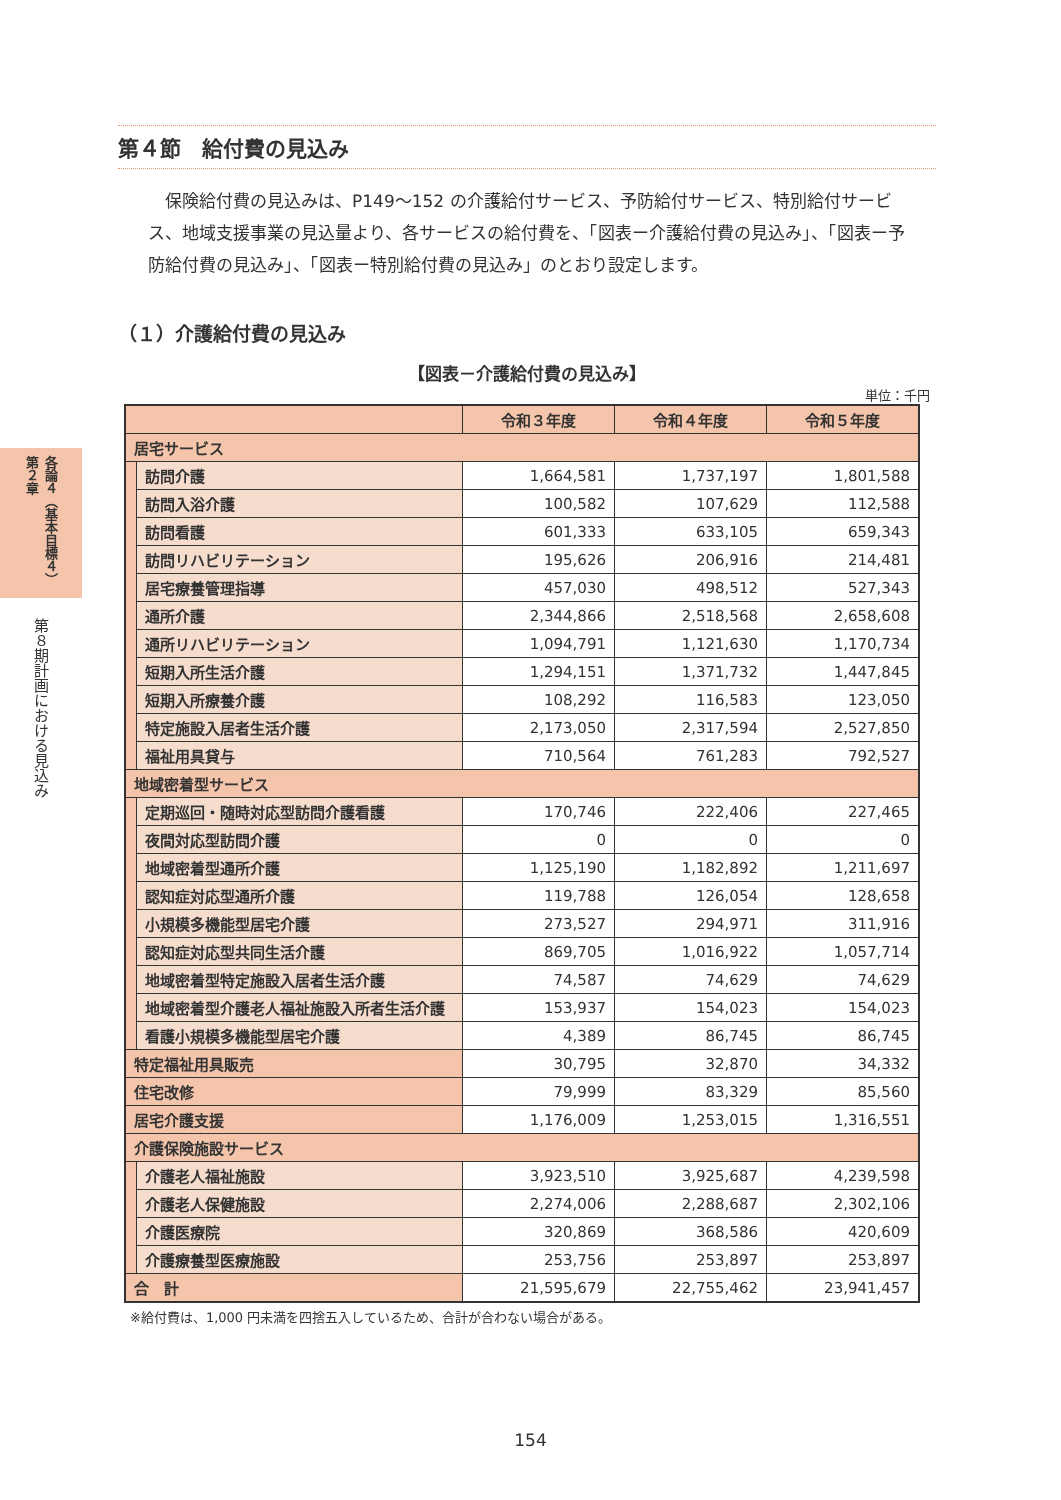各論４（基本目標４）第２章
第８期計画における見込み
第４節　給付費の見込み
保険給付費の見込みは、P149～152 の介護給付サービス、予防給付サービス、特別給付サービス、地域支援事業の見込量より、各サービスの給付費を、「図表ー介護給付費の見込み」、「図表ー予防給付費の見込み」、「図表ー特別給付費の見込み」のとおり設定します。
（１）介護給付費の見込み
【図表－介護給付費の見込み】
単位：千円
| | | 令和３年度 | 令和４年度 | 令和５年度 |
| --- | --- | --- | --- | --- |
| 居宅サービス | | | | |
| | 訪問介護 | 1,664,581 | 1,737,197 | 1,801,588 |
| | 訪問入浴介護 | 100,582 | 107,629 | 112,588 |
| | 訪問看護 | 601,333 | 633,105 | 659,343 |
| | 訪問リハビリテーション | 195,626 | 206,916 | 214,481 |
| | 居宅療養管理指導 | 457,030 | 498,512 | 527,343 |
| | 通所介護 | 2,344,866 | 2,518,568 | 2,658,608 |
| | 通所リハビリテーション | 1,094,791 | 1,121,630 | 1,170,734 |
| | 短期入所生活介護 | 1,294,151 | 1,371,732 | 1,447,845 |
| | 短期入所療養介護 | 108,292 | 116,583 | 123,050 |
| | 特定施設入居者生活介護 | 2,173,050 | 2,317,594 | 2,527,850 |
| | 福祉用具貸与 | 710,564 | 761,283 | 792,527 |
| 地域密着型サービス | | | | |
| | 定期巡回・随時対応型訪問介護看護 | 170,746 | 222,406 | 227,465 |
| | 夜間対応型訪問介護 | 0 | 0 | 0 |
| | 地域密着型通所介護 | 1,125,190 | 1,182,892 | 1,211,697 |
| | 認知症対応型通所介護 | 119,788 | 126,054 | 128,658 |
| | 小規模多機能型居宅介護 | 273,527 | 294,971 | 311,916 |
| | 認知症対応型共同生活介護 | 869,705 | 1,016,922 | 1,057,714 |
| | 地域密着型特定施設入居者生活介護 | 74,587 | 74,629 | 74,629 |
| | 地域密着型介護老人福祉施設入所者生活介護 | 153,937 | 154,023 | 154,023 |
| | 看護小規模多機能型居宅介護 | 4,389 | 86,745 | 86,745 |
| 特定福祉用具販売 | | 30,795 | 32,870 | 34,332 |
| 住宅改修 | | 79,999 | 83,329 | 85,560 |
| 居宅介護支援 | | 1,176,009 | 1,253,015 | 1,316,551 |
| 介護保険施設サービス | | | | |
| | 介護老人福祉施設 | 3,923,510 | 3,925,687 | 4,239,598 |
| | 介護老人保健施設 | 2,274,006 | 2,288,687 | 2,302,106 |
| | 介護医療院 | 320,869 | 368,586 | 420,609 |
| | 介護療養型医療施設 | 253,756 | 253,897 | 253,897 |
| 合 計 | | 21,595,679 | 22,755,462 | 23,941,457 |
※給付費は、1,000 円未満を四捨五入しているため、合計が合わない場合がある。
154